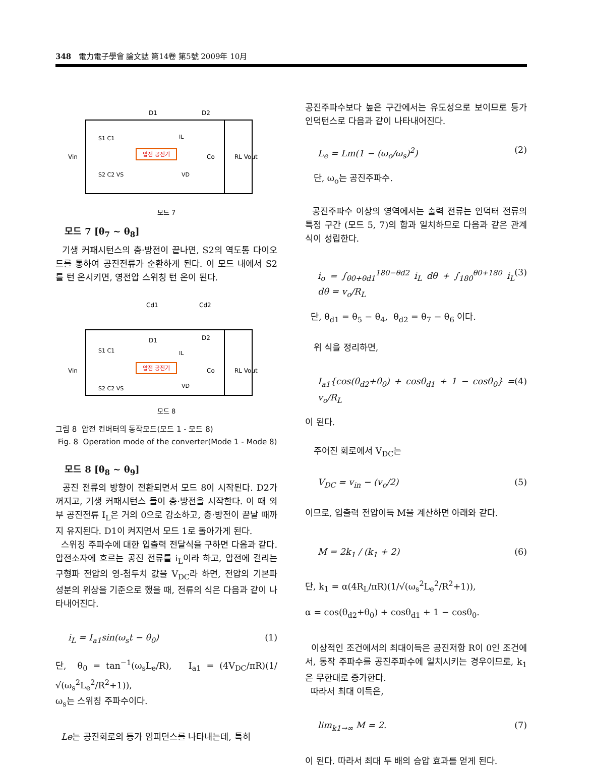348 電力電子學會 論文誌 第14卷 第5號 2009年 10月
압전 공진기
D1
D2
Vin
Co
RL Vout
S1 C1
S2 C2 VS
IL
VD
모드 7
모드 7 [θ<sub>7</sub> ~ θ<sub>8</sub>]
기생 커패시턴스의 충·방전이 끝나면, S2의 역도통 다이오드를 통하여 공진전류가 순환하게 된다. 이 모드 내에서 S2를 턴 온시키면, 영전압 스위칭 턴 온이 된다.
압전 공진기
Cd1
Cd2
D1
D2
Vin
Co
RL Vout
S1 C1
S2 C2 VS
IL
VD
모드 8
그림 8 압전 컨버터의 동작모드(모드 1 - 모드 8)
Fig. 8 Operation mode of the converter(Mode 1 - Mode 8)
모드 8 [θ<sub>8</sub> ~ θ<sub>9</sub>]
공진 전류의 방향이 전환되면서 모드 8이 시작된다. D2가 꺼지고, 기생 커패시턴스 들이 충·방전을 시작한다. 이 때 외부 공진전류 I<sub>L</sub>은 거의 0으로 감소하고, 충·방전이 끝날 때까지 유지된다. D1이 켜지면서 모드 1로 돌아가게 된다.
스위칭 주파수에 대한 입출력 전달식을 구하면 다음과 같다. 압전소자에 흐르는 공진 전류를 i<sub>L</sub>이라 하고, 압전에 걸리는 구형파 전압의 영-첨두치 값을 V<sub>DC</sub>라 하면, 전압의 기본파 성분의 위상을 기준으로 했을 때, 전류의 식은 다음과 같이 나타내어진다.
i<sub>L</sub> = I<sub>a1</sub>sin(ω<sub>s</sub>t − θ<sub>0</sub>) (1)
단, θ<sub>0</sub> = tan<sup>−1</sup>(ω<sub>s</sub>L<sub>e</sub>/R), I<sub>a1</sub> = (4V<sub>DC</sub>/πR)(1/√(ω<sub>s</sub><sup>2</sup>L<sub>e</sub><sup>2</sup>/R<sup>2</sup>+1)),
ω<sub>s</sub>는 스위칭 주파수이다.
Le는 공진회로의 등가 임피던스를 나타내는데, 특히
공진주파수보다 높은 구간에서는 유도성으로 보이므로 등가 인덕턴스로 다음과 같이 나타내어진다.
L<sub>e</sub> = Lm(1 − (ω<sub>o</sub>/ω<sub>s</sub>)<sup>2</sup>) (2)
단, ω<sub>o</sub>는 공진주파수.
공진주파수 이상의 영역에서는 출력 전류는 인덕터 전류의 특정 구간 (모드 5, 7)의 합과 일치하므로 다음과 같은 관계식이 성립한다.
i<sub>o</sub> = ∫<sub>θ0+θd1</sub><sup>180−θd2</sup> i<sub>L</sub> dθ + ∫<sub>180</sub><sup>θ0+180</sup> i<sub>L</sub> dθ = v<sub>o</sub>/R<sub>L</sub> (3)
단, θ<sub>d1</sub> = θ<sub>5</sub> − θ<sub>4</sub>, θ<sub>d2</sub> = θ<sub>7</sub> − θ<sub>6</sub> 이다.
위 식을 정리하면,
I<sub>a1</sub>{cos(θ<sub>d2</sub>+θ<sub>0</sub>) + cosθ<sub>d1</sub> + 1 − cosθ<sub>0</sub>} = v<sub>o</sub>/R<sub>L</sub> (4)
이 된다.
주어진 회로에서 V<sub>DC</sub>는
V<sub>DC</sub> = v<sub>in</sub> − (v<sub>o</sub>/2) (5)
이므로, 입출력 전압이득 M을 계산하면 아래와 같다.
M = 2k<sub>1</sub> / (k<sub>1</sub> + 2) (6)
단, k<sub>1</sub> = α(4R<sub>L</sub>/πR)(1/√(ω<sub>s</sub><sup>2</sup>L<sub>e</sub><sup>2</sup>/R<sup>2</sup>+1)),
α = cos(θ<sub>d2</sub>+θ<sub>0</sub>) + cosθ<sub>d1</sub> + 1 − cosθ<sub>0</sub>.
이상적인 조건에서의 최대이득은 공진저항 R이 0인 조건에서, 동작 주파수를 공진주파수에 일치시키는 경우이므로, k<sub>1</sub>은 무한대로 증가한다.
따라서 최대 이득은,
lim<sub>k1→∞</sub> M = 2. (7)
이 된다. 따라서 최대 두 배의 승압 효과를 얻게 된다.